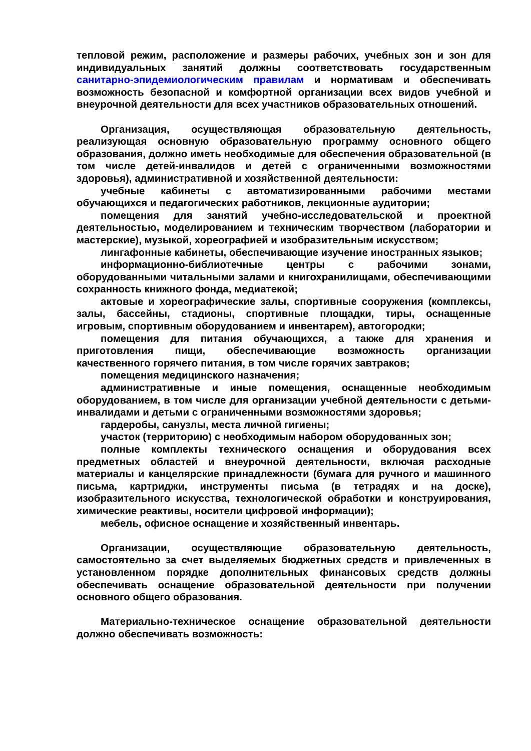тепловой режим, расположение и размеры рабочих, учебных зон и зон для индивидуальных занятий должны соответствовать государственным санитарно-эпидемиологическим правилам и нормативам и обеспечивать возможность безопасной и комфортной организации всех видов учебной и внеурочной деятельности для всех участников образовательных отношений.
Организация, осуществляющая образовательную деятельность, реализующая основную образовательную программу основного общего образования, должно иметь необходимые для обеспечения образовательной (в том числе детей-инвалидов и детей с ограниченными возможностями здоровья), административной и хозяйственной деятельности:
учебные кабинеты с автоматизированными рабочими местами обучающихся и педагогических работников, лекционные аудитории;
помещения для занятий учебно-исследовательской и проектной деятельностью, моделированием и техническим творчеством (лаборатории и мастерские), музыкой, хореографией и изобразительным искусством;
лингафонные кабинеты, обеспечивающие изучение иностранных языков;
информационно-библиотечные центры с рабочими зонами, оборудованными читальными залами и книгохранилищами, обеспечивающими сохранность книжного фонда, медиатекой;
актовые и хореографические залы, спортивные сооружения (комплексы, залы, бассейны, стадионы, спортивные площадки, тиры, оснащенные игровым, спортивным оборудованием и инвентарем), автогородки;
помещения для питания обучающихся, а также для хранения и приготовления пищи, обеспечивающие возможность организации качественного горячего питания, в том числе горячих завтраков;
помещения медицинского назначения;
административные и иные помещения, оснащенные необходимым оборудованием, в том числе для организации учебной деятельности с детьми-инвалидами и детьми с ограниченными возможностями здоровья;
гардеробы, санузлы, места личной гигиены;
участок (территорию) с необходимым набором оборудованных зон;
полные комплекты технического оснащения и оборудования всех предметных областей и внеурочной деятельности, включая расходные материалы и канцелярские принадлежности (бумага для ручного и машинного письма, картриджи, инструменты письма (в тетрадях и на доске), изобразительного искусства, технологической обработки и конструирования, химические реактивы, носители цифровой информации);
мебель, офисное оснащение и хозяйственный инвентарь.
Организации, осуществляющие образовательную деятельность, самостоятельно за счет выделяемых бюджетных средств и привлеченных в установленном порядке дополнительных финансовых средств должны обеспечивать оснащение образовательной деятельности при получении основного общего образования.
Материально-техническое оснащение образовательной деятельности должно обеспечивать возможность: